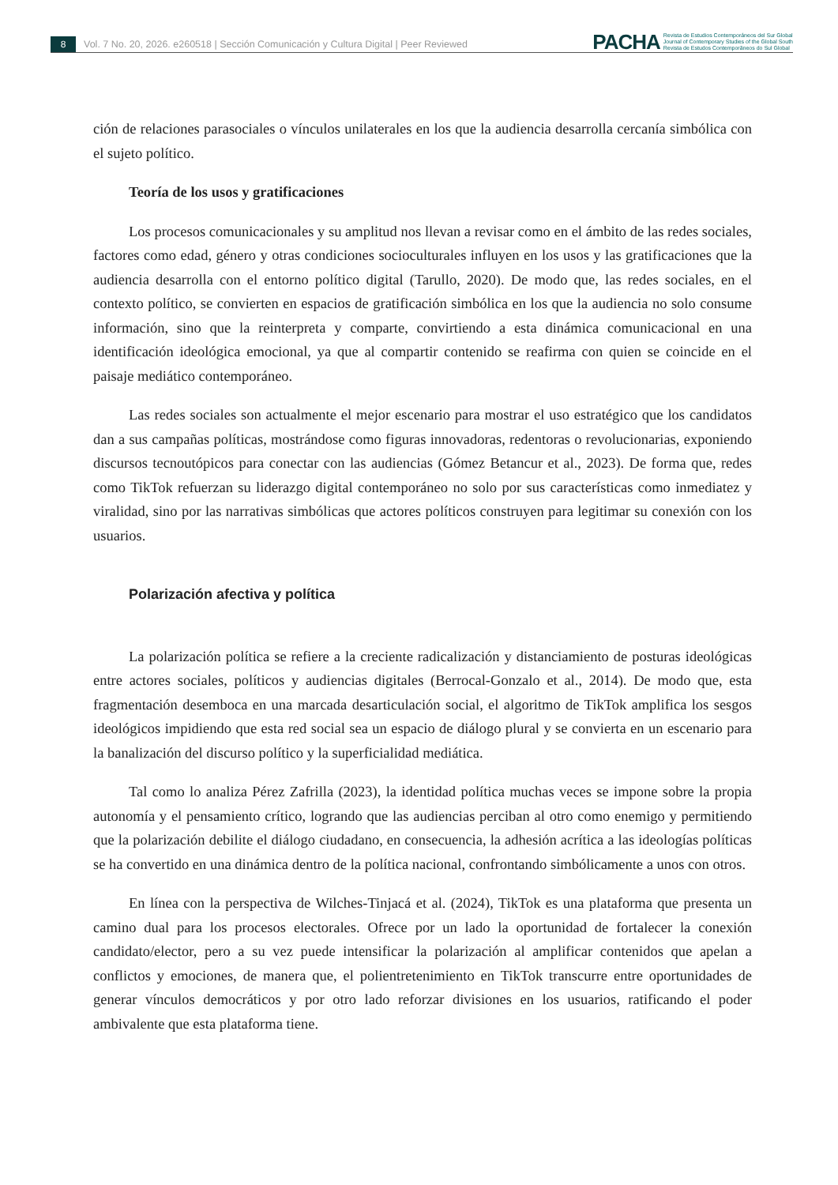8
Vol. 7 No. 20, 2026. e260518 | Sección Comunicación y Cultura Digital | Peer Reviewed
PACHA Revista de Estudios Contemporáneos del Sur Global
Journal of Contemporary Studies of the Global South
Revista de Estudos Contemporâneos do Sul Global
ción de relaciones parasociales o vínculos unilaterales en los que la audiencia desarrolla cercanía simbólica con el sujeto político.
Teoría de los usos y gratificaciones
Los procesos comunicacionales y su amplitud nos llevan a revisar como en el ámbito de las redes sociales, factores como edad, género y otras condiciones socioculturales influyen en los usos y las gratificaciones que la audiencia desarrolla con el entorno político digital (Tarullo, 2020). De modo que, las redes sociales, en el contexto político, se convierten en espacios de gratificación simbólica en los que la audiencia no solo consume información, sino que la reinterpreta y comparte, convirtiendo a esta dinámica comunicacional en una identificación ideológica emocional, ya que al compartir contenido se reafirma con quien se coincide en el paisaje mediático contemporáneo.
Las redes sociales son actualmente el mejor escenario para mostrar el uso estratégico que los candidatos dan a sus campañas políticas, mostrándose como figuras innovadoras, redentoras o revolucionarias, exponiendo discursos tecnoutópicos para conectar con las audiencias (Gómez Betancur et al., 2023). De forma que, redes como TikTok refuerzan su liderazgo digital contemporáneo no solo por sus características como inmediatez y viralidad, sino por las narrativas simbólicas que actores políticos construyen para legitimar su conexión con los usuarios.
Polarización afectiva y política
La polarización política se refiere a la creciente radicalización y distanciamiento de posturas ideológicas entre actores sociales, políticos y audiencias digitales (Berrocal-Gonzalo et al., 2014). De modo que, esta fragmentación desemboca en una marcada desarticulación social, el algoritmo de TikTok amplifica los sesgos ideológicos impidiendo que esta red social sea un espacio de diálogo plural y se convierta en un escenario para la banalización del discurso político y la superficialidad mediática.
Tal como lo analiza Pérez Zafrilla (2023), la identidad política muchas veces se impone sobre la propia autonomía y el pensamiento crítico, logrando que las audiencias perciban al otro como enemigo y permitiendo que la polarización debilite el diálogo ciudadano, en consecuencia, la adhesión acrítica a las ideologías políticas se ha convertido en una dinámica dentro de la política nacional, confrontando simbólicamente a unos con otros.
En línea con la perspectiva de Wilches-Tinjacá et al. (2024), TikTok es una plataforma que presenta un camino dual para los procesos electorales. Ofrece por un lado la oportunidad de fortalecer la conexión candidato/elector, pero a su vez puede intensificar la polarización al amplificar contenidos que apelan a conflictos y emociones, de manera que, el polientretenimiento en TikTok transcurre entre oportunidades de generar vínculos democráticos y por otro lado reforzar divisiones en los usuarios, ratificando el poder ambivalente que esta plataforma tiene.